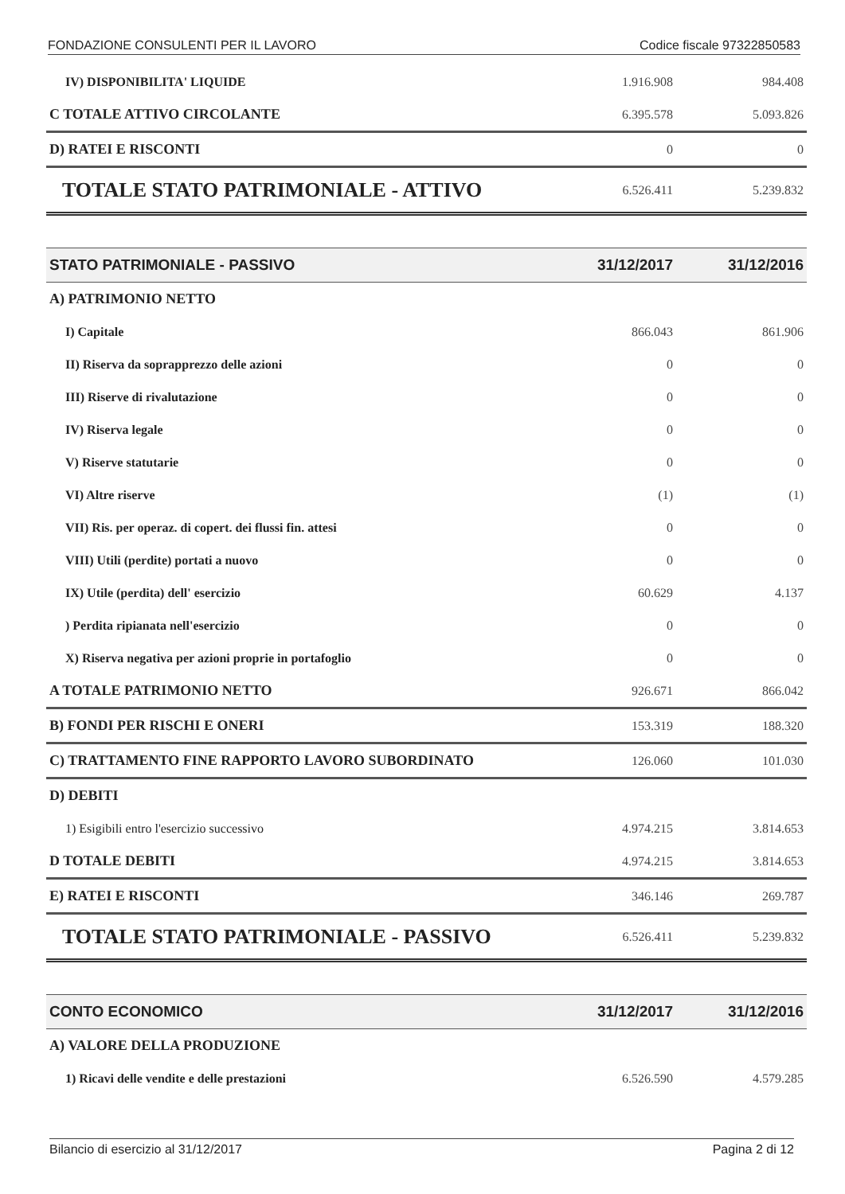FONDAZIONE CONSULENTI PER IL LAVORO Codice fiscale 97322850583
| IV) DISPONIBILITA' LIQUIDE | 1.916.908 | 984.408 |
| C TOTALE ATTIVO CIRCOLANTE | 6.395.578 | 5.093.826 |
| D) RATEI E RISCONTI | 0 | 0 |
| TOTALE STATO PATRIMONIALE - ATTIVO | 6.526.411 | 5.239.832 |
| STATO PATRIMONIALE - PASSIVO | 31/12/2017 | 31/12/2016 |
| A) PATRIMONIO NETTO | | |
| I) Capitale | 866.043 | 861.906 |
| II) Riserva da soprapprezzo delle azioni | 0 | 0 |
| III) Riserve di rivalutazione | 0 | 0 |
| IV) Riserva legale | 0 | 0 |
| V) Riserve statutarie | 0 | 0 |
| VI) Altre riserve | (1) | (1) |
| VII) Ris. per operaz. di copert. dei flussi fin. attesi | 0 | 0 |
| VIII) Utili (perdite) portati a nuovo | 0 | 0 |
| IX) Utile (perdita) dell' esercizio | 60.629 | 4.137 |
| ) Perdita ripianata nell'esercizio | 0 | 0 |
| X) Riserva negativa per azioni proprie in portafoglio | 0 | 0 |
| A TOTALE PATRIMONIO NETTO | 926.671 | 866.042 |
| B) FONDI PER RISCHI E ONERI | 153.319 | 188.320 |
| C) TRATTAMENTO FINE RAPPORTO LAVORO SUBORDINATO | 126.060 | 101.030 |
| D) DEBITI | | |
| 1) Esigibili entro l'esercizio successivo | 4.974.215 | 3.814.653 |
| D TOTALE DEBITI | 4.974.215 | 3.814.653 |
| E) RATEI E RISCONTI | 346.146 | 269.787 |
| TOTALE STATO PATRIMONIALE - PASSIVO | 6.526.411 | 5.239.832 |
| CONTO ECONOMICO | 31/12/2017 | 31/12/2016 |
| A) VALORE DELLA PRODUZIONE | | |
| 1) Ricavi delle vendite e delle prestazioni | 6.526.590 | 4.579.285 |
Bilancio di esercizio al 31/12/2017 Pagina 2 di 12